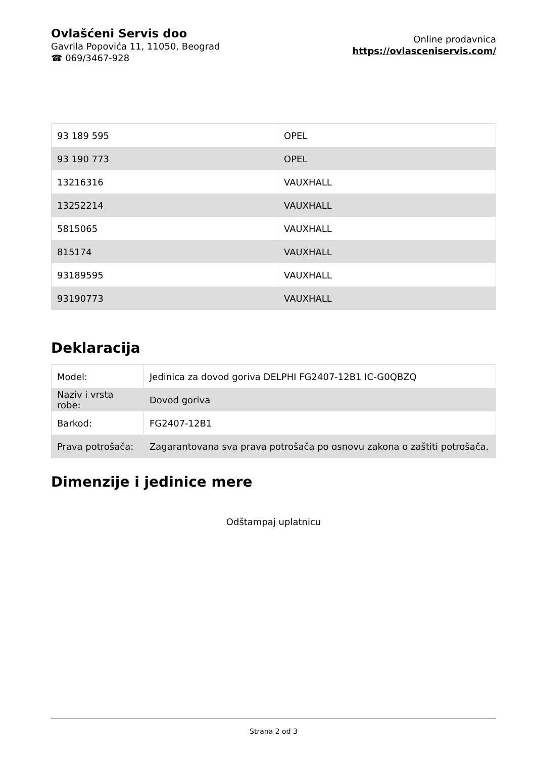Ovlašćeni Servis doo
Gavrila Popovića 11, 11050, Beograd
☎ 069/3467-928
Online prodavnica
https://ovlasceniservis.com/
| 93 189 595 | OPEL |
| 93 190 773 | OPEL |
| 13216316 | VAUXHALL |
| 13252214 | VAUXHALL |
| 5815065 | VAUXHALL |
| 815174 | VAUXHALL |
| 93189595 | VAUXHALL |
| 93190773 | VAUXHALL |
Deklaracija
| Model: | Jedinica za dovod goriva DELPHI FG2407-12B1 IC-G0QBZQ |
| Naziv i vrsta robe: | Dovod goriva |
| Barkod: | FG2407-12B1 |
| Prava potrošača: | Zagarantovana sva prava potrošača po osnovu zakona o zaštiti potrošača. |
Dimenzije i jedinice mere
Odštampaj uplatnicu
Strana 2 od 3